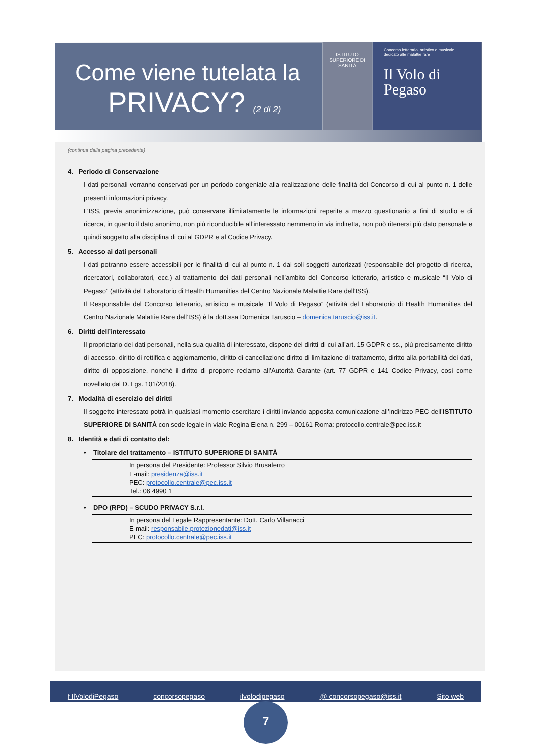Come viene tutelata la
PRIVACY? (2 di 2)
ISTITUTO SUPERIORE DI SANITÀ
Concorso letterario, artistico e musicale dedicato alle malattie rare
Il Volo di
Pegaso
(continua dalla pagina precedente)
4. Periodo di Conservazione
I dati personali verranno conservati per un periodo congeniale alla realizzazione delle finalità del Concorso di cui al punto n. 1 delle presenti informazioni privacy.
L’ISS, previa anonimizzazione, può conservare illimitatamente le informazioni reperite a mezzo questionario a fini di studio e di ricerca, in quanto il dato anonimo, non più riconducibile all’interessato nemmeno in via indiretta, non può ritenersi più dato personale e quindi soggetto alla disciplina di cui al GDPR e al Codice Privacy.
5. Accesso ai dati personali
I dati potranno essere accessibili per le finalità di cui al punto n. 1 dai soli soggetti autorizzati (responsabile del progetto di ricerca, ricercatori, collaboratori, ecc.) al trattamento dei dati personali nell’ambito del Concorso letterario, artistico e musicale “Il Volo di Pegaso” (attività del Laboratorio di Health Humanities del Centro Nazionale Malattie Rare dell’ISS).
Il Responsabile del Concorso letterario, artistico e musicale “Il Volo di Pegaso” (attività del Laboratorio di Health Humanities del Centro Nazionale Malattie Rare dell’ISS) è la dott.ssa Domenica Taruscio – domenica.taruscio@iss.it.
6. Diritti dell’interessato
Il proprietario dei dati personali, nella sua qualità di interessato, dispone dei diritti di cui all’art. 15 GDPR e ss., più precisamente diritto di accesso, diritto di rettifica e aggiornamento, diritto di cancellazione diritto di limitazione di trattamento, diritto alla portabilità dei dati, diritto di opposizione, nonché il diritto di proporre reclamo all’Autorità Garante (art. 77 GDPR e 141 Codice Privacy, così come novellato dal D. Lgs. 101/2018).
7. Modalità di esercizio dei diritti
Il soggetto interessato potrà in qualsiasi momento esercitare i diritti inviando apposita comunicazione all’indirizzo PEC dell’ISTITUTO SUPERIORE DI SANITÀ con sede legale in viale Regina Elena n. 299 – 00161 Roma: protocollo.centrale@pec.iss.it
8. Identità e dati di contatto del:
• Titolare del trattamento – ISTITUTO SUPERIORE DI SANITÀ
In persona del Presidente: Professor Silvio Brusaferro
E-mail: presidenza@iss.it
PEC: protocollo.centrale@pec.iss.it
Tel.: 06 4990 1
• DPO (RPD) – SCUDO PRIVACY S.r.l.
In persona del Legale Rappresentante: Dott. Carlo Villanacci
E-mail: responsabile.protezionedati@iss.it
PEC: protocollo.centrale@pec.iss.it
f IlVolodiPegaso concorsopegaso ilvolodipegaso @ concorsopegaso@iss.it Sito web
7